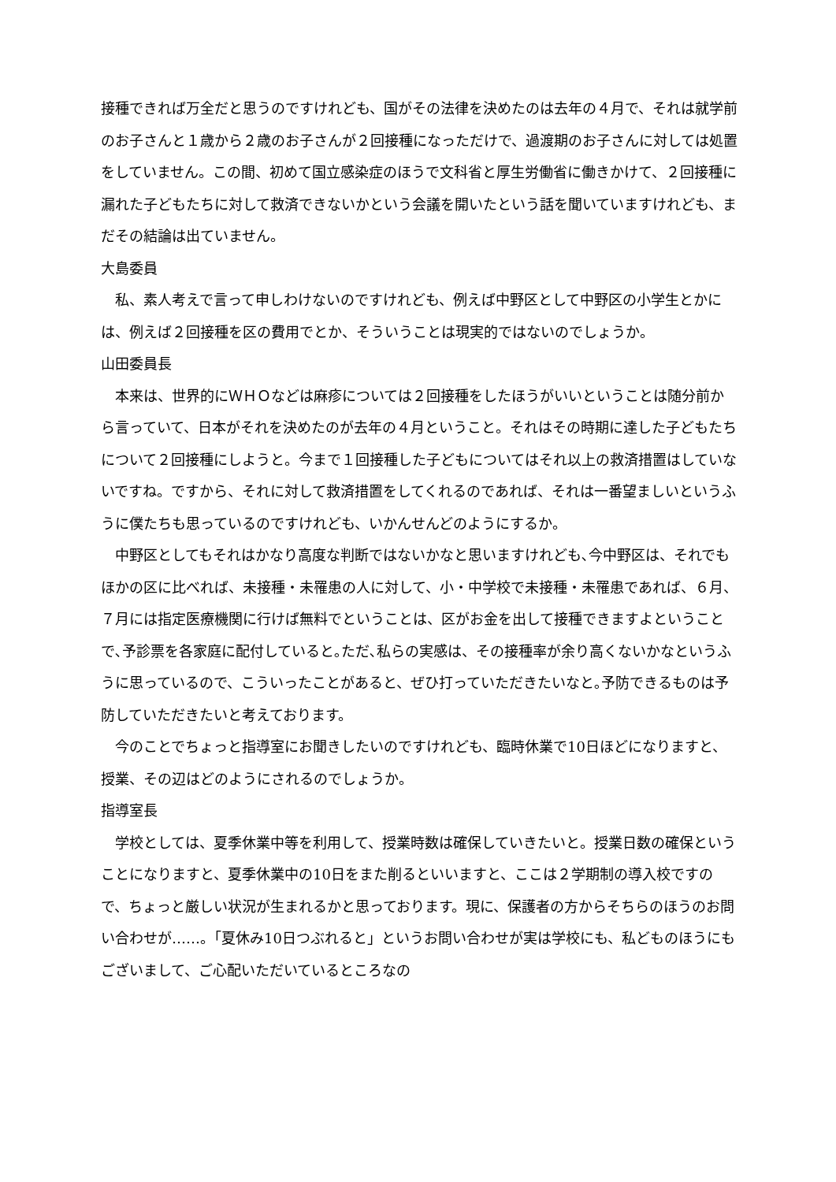接種できれば万全だと思うのですけれども、国がその法律を決めたのは去年の４月で、それは就学前のお子さんと１歳から２歳のお子さんが２回接種になっただけで、過渡期のお子さんに対しては処置をしていません。この間、初めて国立感染症のほうで文科省と厚生労働省に働きかけて、２回接種に漏れた子どもたちに対して救済できないかという会議を開いたという話を聞いていますけれども、まだその結論は出ていません。
大島委員
私、素人考えで言って申しわけないのですけれども、例えば中野区として中野区の小学生とかには、例えば２回接種を区の費用でとか、そういうことは現実的ではないのでしょうか。
山田委員長
本来は、世界的にＷＨＯなどは麻疹については２回接種をしたほうがいいということは随分前から言っていて、日本がそれを決めたのが去年の４月ということ。それはその時期に達した子どもたちについて２回接種にしようと。今まで１回接種した子どもについてはそれ以上の救済措置はしていないですね。ですから、それに対して救済措置をしてくれるのであれば、それは一番望ましいというふうに僕たちも思っているのですけれども、いかんせんどのようにするか。
中野区としてもそれはかなり高度な判断ではないかなと思いますけれども､今中野区は、それでもほかの区に比べれば、未接種・未罹患の人に対して、小・中学校で未接種・未罹患であれば、６月、７月には指定医療機関に行けば無料でということは、区がお金を出して接種できますよということで､予診票を各家庭に配付していると｡ただ､私らの実感は、その接種率が余り高くないかなというふうに思っているので、こういったことがあると、ぜひ打っていただきたいなと｡予防できるものは予防していただきたいと考えております。
今のことでちょっと指導室にお聞きしたいのですけれども、臨時休業で10日ほどになりますと、授業、その辺はどのようにされるのでしょうか。
指導室長
学校としては、夏季休業中等を利用して、授業時数は確保していきたいと。授業日数の確保ということになりますと、夏季休業中の10日をまた削るといいますと、ここは２学期制の導入校ですので、ちょっと厳しい状況が生まれるかと思っております。現に、保護者の方からそちらのほうのお問い合わせが……。「夏休み10日つぶれると」というお問い合わせが実は学校にも、私どものほうにもございまして、ご心配いただいているところなの